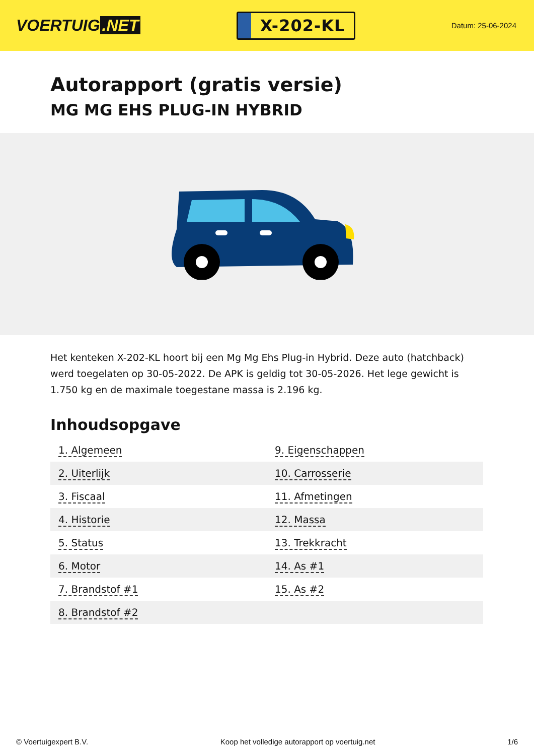VOERTUIG.NET
X-202-KL
Datum: 25-06-2024
Autorapport (gratis versie)
MG MG EHS PLUG-IN HYBRID
Het kenteken X-202-KL hoort bij een Mg Mg Ehs Plug-in Hybrid. Deze auto (hatchback) werd toegelaten op 30-05-2022. De APK is geldig tot 30-05-2026. Het lege gewicht is 1.750 kg en de maximale toegestane massa is 2.196 kg.
Inhoudsopgave
| 1. Algemeen | 9. Eigenschappen |
| 2. Uiterlijk | 10. Carrosserie |
| 3. Fiscaal | 11. Afmetingen |
| 4. Historie | 12. Massa |
| 5. Status | 13. Trekkracht |
| 6. Motor | 14. As #1 |
| 7. Brandstof #1 | 15. As #2 |
| 8. Brandstof #2 | |
© Voertuigexpert B.V. Koop het volledige autorapport op voertuig.net 1/6